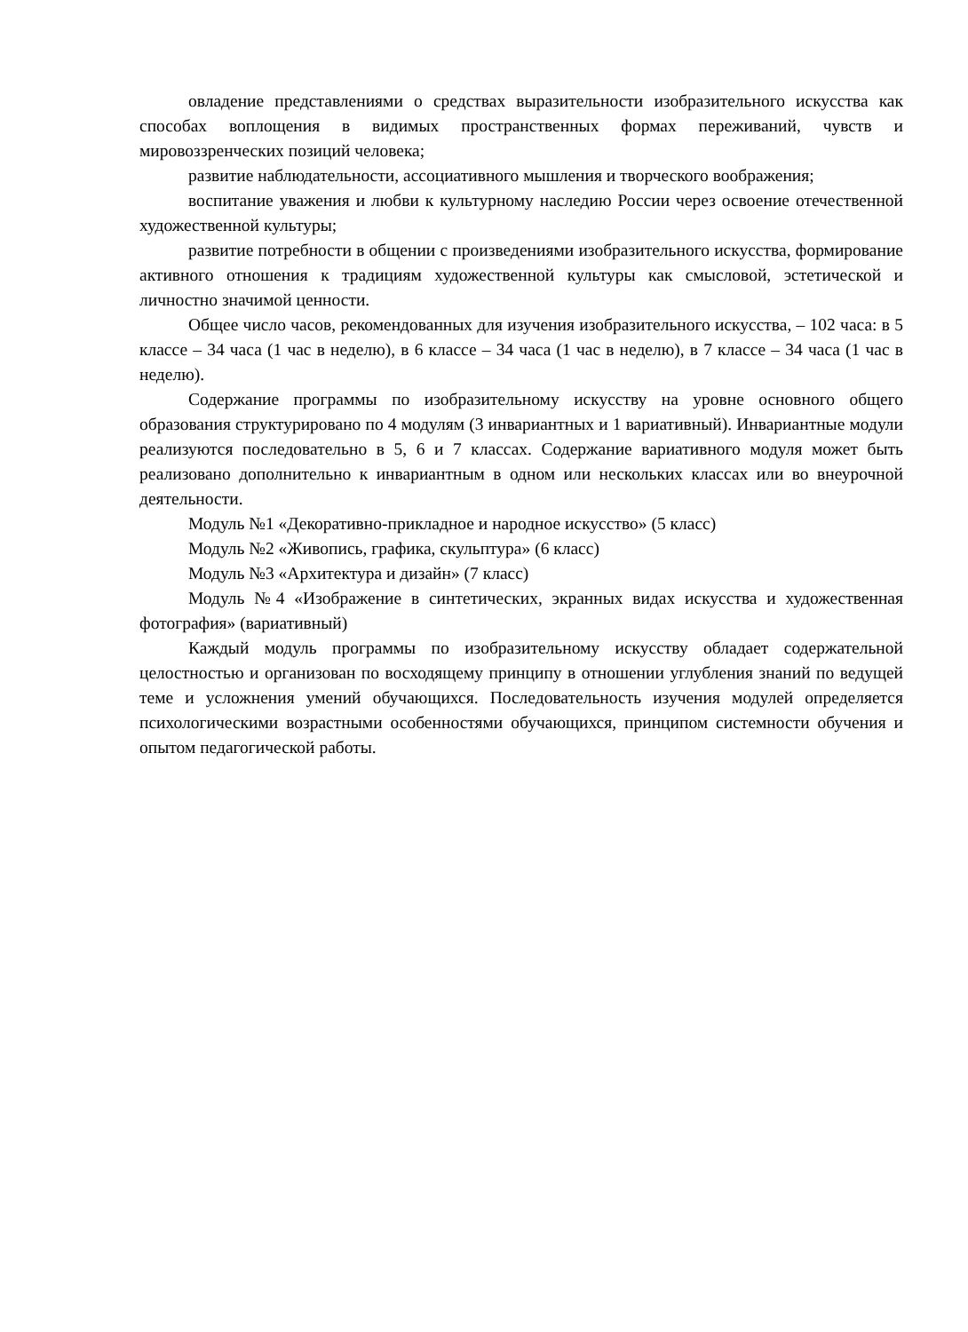овладение представлениями о средствах выразительности изобразительного искусства как способах воплощения в видимых пространственных формах переживаний, чувств и мировоззренческих позиций человека;
развитие наблюдательности, ассоциативного мышления и творческого воображения;
воспитание уважения и любви к культурному наследию России через освоение отечественной художественной культуры;
развитие потребности в общении с произведениями изобразительного искусства, формирование активного отношения к традициям художественной культуры как смысловой, эстетической и личностно значимой ценности.
Общее число часов, рекомендованных для изучения изобразительного искусства, – 102 часа: в 5 классе – 34 часа (1 час в неделю), в 6 классе – 34 часа (1 час в неделю), в 7 классе – 34 часа (1 час в неделю).
Содержание программы по изобразительному искусству на уровне основного общего образования структурировано по 4 модулям (3 инвариантных и 1 вариативный). Инвариантные модули реализуются последовательно в 5, 6 и 7 классах. Содержание вариативного модуля может быть реализовано дополнительно к инвариантным в одном или нескольких классах или во внеурочной деятельности.
Модуль №1 «Декоративно-прикладное и народное искусство» (5 класс)
Модуль №2 «Живопись, графика, скульптура» (6 класс)
Модуль №3 «Архитектура и дизайн» (7 класс)
Модуль №4 «Изображение в синтетических, экранных видах искусства и художественная фотография» (вариативный)
Каждый модуль программы по изобразительному искусству обладает содержательной целостностью и организован по восходящему принципу в отношении углубления знаний по ведущей теме и усложнения умений обучающихся. Последовательность изучения модулей определяется психологическими возрастными особенностями обучающихся, принципом системности обучения и опытом педагогической работы.